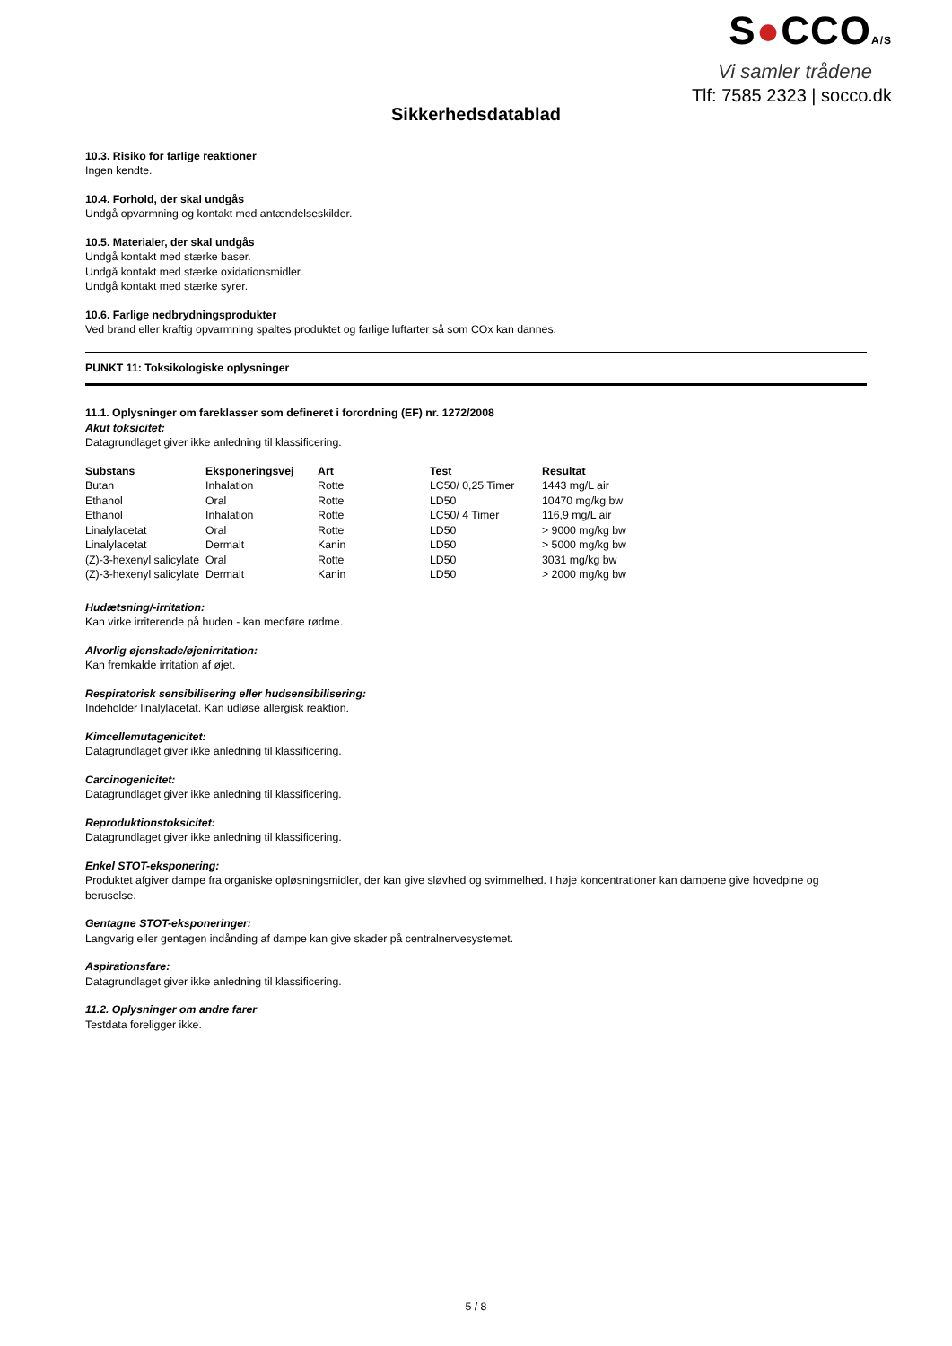S●CCOA/S
Vi samler trådene
Tlf: 7585 2323 | socco.dk
Sikkerhedsdatablad
10.3. Risiko for farlige reaktioner
Ingen kendte.
10.4. Forhold, der skal undgås
Undgå opvarmning og kontakt med antændelseskilder.
10.5. Materialer, der skal undgås
Undgå kontakt med stærke baser.
Undgå kontakt med stærke oxidationsmidler.
Undgå kontakt med stærke syrer.
10.6. Farlige nedbrydningsprodukter
Ved brand eller kraftig opvarmning spaltes produktet og farlige luftarter så som COx kan dannes.
PUNKT 11: Toksikologiske oplysninger
11.1. Oplysninger om fareklasser som defineret i forordning (EF) nr. 1272/2008
Akut toksicitet:
Datagrundlaget giver ikke anledning til klassificering.
| Substans | Eksponeringsvej | Art | Test | Resultat |
| --- | --- | --- | --- | --- |
| Butan | Inhalation | Rotte | LC50/ 0,25 Timer | 1443 mg/L air |
| Ethanol | Oral | Rotte | LD50 | 10470 mg/kg bw |
| Ethanol | Inhalation | Rotte | LC50/ 4 Timer | 116,9 mg/L air |
| Linalylacetat | Oral | Rotte | LD50 | > 9000 mg/kg bw |
| Linalylacetat | Dermalt | Kanin | LD50 | > 5000 mg/kg bw |
| (Z)-3-hexenyl salicylate | Oral | Rotte | LD50 | 3031 mg/kg bw |
| (Z)-3-hexenyl salicylate | Dermalt | Kanin | LD50 | > 2000 mg/kg bw |
Hudætsning/-irritation:
Kan virke irriterende på huden - kan medføre rødme.
Alvorlig øjenskade/øjenirritation:
Kan fremkalde irritation af øjet.
Respiratorisk sensibilisering eller hudsensibilisering:
Indeholder linalylacetat. Kan udløse allergisk reaktion.
Kimcellemutagenicitet:
Datagrundlaget giver ikke anledning til klassificering.
Carcinogenicitet:
Datagrundlaget giver ikke anledning til klassificering.
Reproduktionstoksicitet:
Datagrundlaget giver ikke anledning til klassificering.
Enkel STOT-eksponering:
Produktet afgiver dampe fra organiske opløsningsmidler, der kan give sløvhed og svimmelhed. I høje koncentrationer kan dampene give hovedpine og beruselse.
Gentagne STOT-eksponeringer:
Langvarig eller gentagen indånding af dampe kan give skader på centralnervesystemet.
Aspirationsfare:
Datagrundlaget giver ikke anledning til klassificering.
11.2. Oplysninger om andre farer
Testdata foreligger ikke.
5 / 8